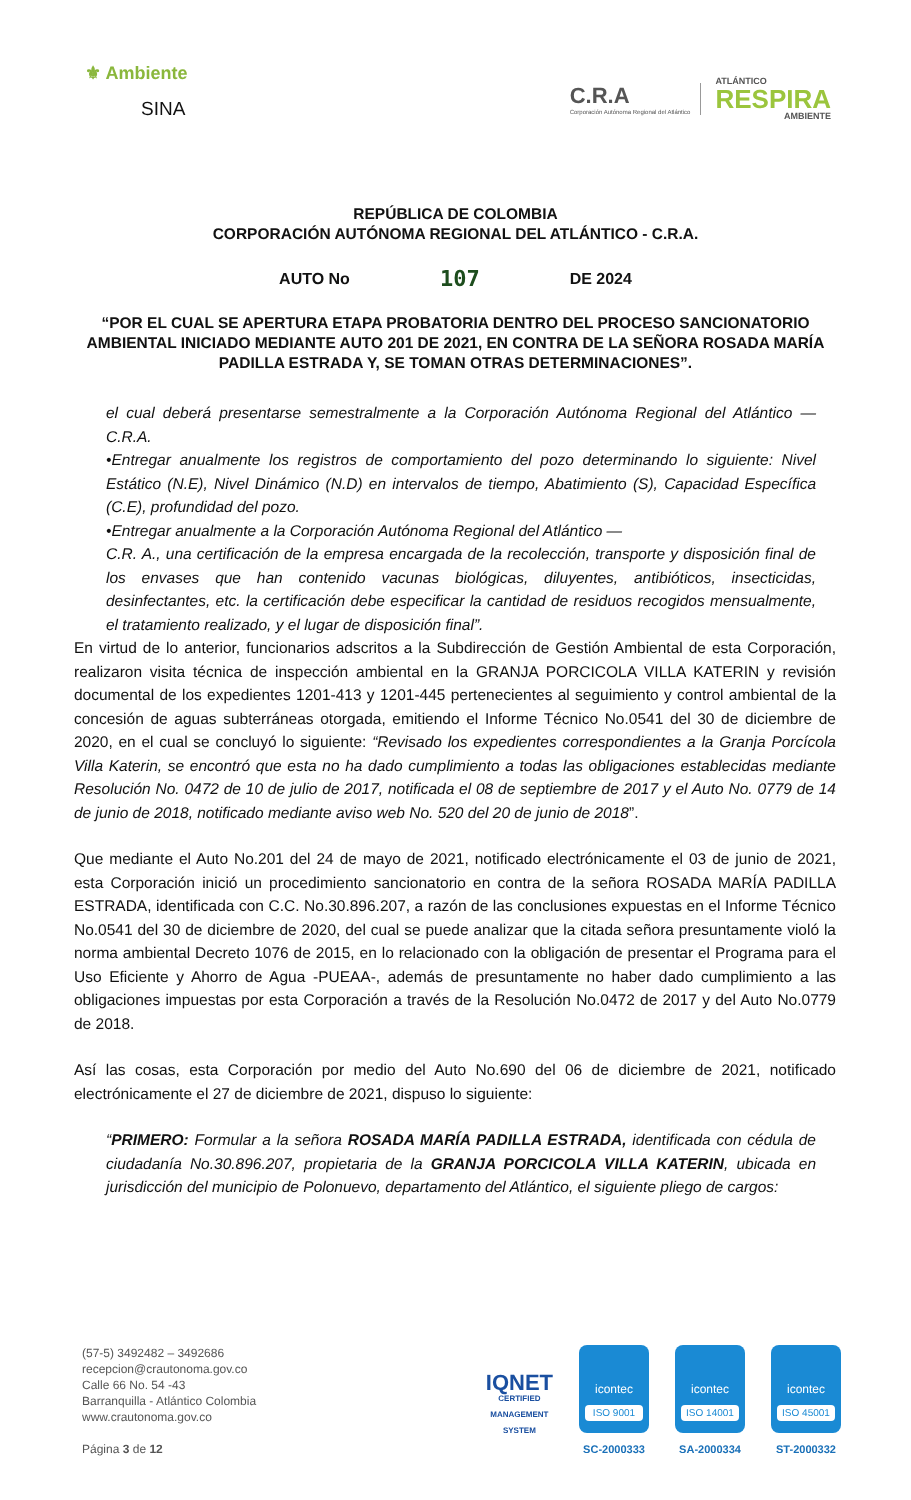⚜ Ambiente
SINA
C.R.A
Corporación Autónoma Regional del Atlántico
ATLÁNTICO
RESPIRA
AMBIENTE
REPÚBLICA DE COLOMBIA
CORPORACIÓN AUTÓNOMA REGIONAL DEL ATLÁNTICO - C.R.A.
AUTO No 107 DE 2024
“POR EL CUAL SE APERTURA ETAPA PROBATORIA DENTRO DEL PROCESO SANCIONATORIO AMBIENTAL INICIADO MEDIANTE AUTO 201 DE 2021, EN CONTRA DE LA SEÑORA ROSADA MARÍA PADILLA ESTRADA Y, SE TOMAN OTRAS DETERMINACIONES”.
el cual deberá presentarse semestralmente a la Corporación Autónoma Regional del Atlántico — C.R.A.
•Entregar anualmente los registros de comportamiento del pozo determinando lo siguiente: Nivel Estático (N.E), Nivel Dinámico (N.D) en intervalos de tiempo, Abatimiento (S), Capacidad Específica (C.E), profundidad del pozo.
•Entregar anualmente a la Corporación Autónoma Regional del Atlántico —
C.R. A., una certificación de la empresa encargada de la recolección, transporte y disposición final de los envases que han contenido vacunas biológicas, diluyentes, antibióticos, insecticidas, desinfectantes, etc. la certificación debe especificar la cantidad de residuos recogidos mensualmente, el tratamiento realizado, y el lugar de disposición final”.
En virtud de lo anterior, funcionarios adscritos a la Subdirección de Gestión Ambiental de esta Corporación, realizaron visita técnica de inspección ambiental en la GRANJA PORCICOLA VILLA KATERIN y revisión documental de los expedientes 1201-413 y 1201-445 pertenecientes al seguimiento y control ambiental de la concesión de aguas subterráneas otorgada, emitiendo el Informe Técnico No.0541 del 30 de diciembre de 2020, en el cual se concluyó lo siguiente: “Revisado los expedientes correspondientes a la Granja Porcícola Villa Katerin, se encontró que esta no ha dado cumplimiento a todas las obligaciones establecidas mediante Resolución No. 0472 de 10 de julio de 2017, notificada el 08 de septiembre de 2017 y el Auto No. 0779 de 14 de junio de 2018, notificado mediante aviso web No. 520 del 20 de junio de 2018”.
Que mediante el Auto No.201 del 24 de mayo de 2021, notificado electrónicamente el 03 de junio de 2021, esta Corporación inició un procedimiento sancionatorio en contra de la señora ROSADA MARÍA PADILLA ESTRADA, identificada con C.C. No.30.896.207, a razón de las conclusiones expuestas en el Informe Técnico No.0541 del 30 de diciembre de 2020, del cual se puede analizar que la citada señora presuntamente violó la norma ambiental Decreto 1076 de 2015, en lo relacionado con la obligación de presentar el Programa para el Uso Eficiente y Ahorro de Agua -PUEAA-, además de presuntamente no haber dado cumplimiento a las obligaciones impuestas por esta Corporación a través de la Resolución No.0472 de 2017 y del Auto No.0779 de 2018.
Así las cosas, esta Corporación por medio del Auto No.690 del 06 de diciembre de 2021, notificado electrónicamente el 27 de diciembre de 2021, dispuso lo siguiente:
“PRIMERO: Formular a la señora ROSADA MARÍA PADILLA ESTRADA, identificada con cédula de ciudadanía No.30.896.207, propietaria de la GRANJA PORCICOLA VILLA KATERIN, ubicada en jurisdicción del municipio de Polonuevo, departamento del Atlántico, el siguiente pliego de cargos:
(57-5) 3492482 – 3492686
recepcion@crautonoma.gov.co
Calle 66 No. 54 -43
Barranquilla - Atlántico Colombia
www.crautonoma.gov.co
Página 3 de 12
IQNET
CERTIFIED
MANAGEMENT
SYSTEM
icontec
ISO 9001
SC-2000333
icontec
ISO 14001
SA-2000334
icontec
ISO 45001
ST-2000332